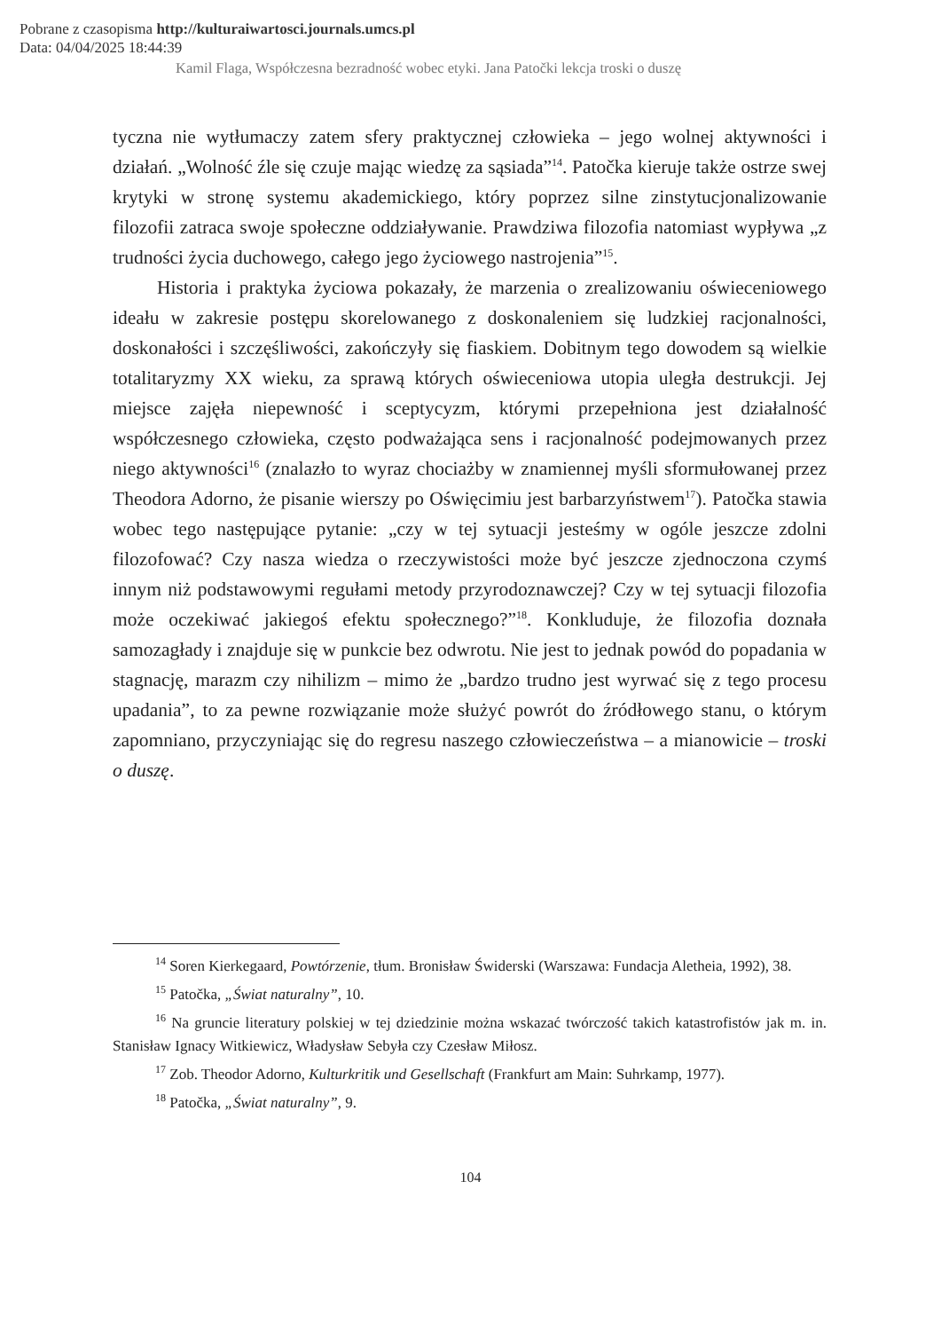Pobrane z czasopisma http://kulturaiwartosci.journals.umcs.pl
Data: 04/04/2025 18:44:39
Kamil Flaga, Współczesna bezradność wobec etyki. Jana Patočki lekcja troski o duszę
tyczna nie wytłumaczy zatem sfery praktycznej człowieka – jego wolnej aktywności i działań. „Wolność źle się czuje mając wiedzę za sąsiada”<sup>14</sup>. Patočka kieruje także ostrze swej krytyki w stronę systemu akademickiego, który poprzez silne zinstytucjonalizowanie filozofii zatraca swoje społeczne oddziaływanie. Prawdziwa filozofia natomiast wypływa „z trudności życia duchowego, całego jego życiowego nastrojenia”<sup>15</sup>.
Historia i praktyka życiowa pokazały, że marzenia o zrealizowaniu oświeceniowego ideału w zakresie postępu skorelowanego z doskonaleniem się ludzkiej racjonalności, doskonałości i szczęśliwości, zakończyły się fiaskiem. Dobitnym tego dowodem są wielkie totalitaryzmy XX wieku, za sprawą których oświeceniowa utopia uległa destrukcji. Jej miejsce zajęła niepewność i sceptycyzm, którymi przepełniona jest działalność współczesnego człowieka, często podważająca sens i racjonalność podejmowanych przez niego aktywności<sup>16</sup> (znalazło to wyraz chociażby w znamiennej myśli sformułowanej przez Theodora Adorno, że pisanie wierszy po Oświęcimiu jest barbarzyństwem<sup>17</sup>). Patočka stawia wobec tego następujące pytanie: „czy w tej sytuacji jesteśmy w ogóle jeszcze zdolni filozofować? Czy nasza wiedza o rzeczywistości może być jeszcze zjednoczona czymś innym niż podstawowymi regułami metody przyrodoznawczej? Czy w tej sytuacji filozofia może oczekiwać jakiegoś efektu społecznego?”<sup>18</sup>. Konkluduje, że filozofia doznała samozagłady i znajduje się w punkcie bez odwrotu. Nie jest to jednak powód do popadania w stagnację, marazm czy nihilizm – mimo że „bardzo trudno jest wyrwać się z tego procesu upadania”, to za pewne rozwiązanie może służyć powrót do źródłowego stanu, o którym zapomniano, przyczyniając się do regresu naszego człowieczeństwa – a mianowicie – troski o duszę.
<sup>14</sup> Soren Kierkegaard, Powtórzenie, tłum. Bronisław Świderski (Warszawa: Fundacja Aletheia, 1992), 38.
<sup>15</sup> Patočka, „Świat naturalny”, 10.
<sup>16</sup> Na gruncie literatury polskiej w tej dziedzinie można wskazać twórczość takich katastrofistów jak m. in. Stanisław Ignacy Witkiewicz, Władysław Sebyła czy Czesław Miłosz.
<sup>17</sup> Zob. Theodor Adorno, Kulturkritik und Gesellschaft (Frankfurt am Main: Suhrkamp, 1977).
<sup>18</sup> Patočka, „Świat naturalny”, 9.
104